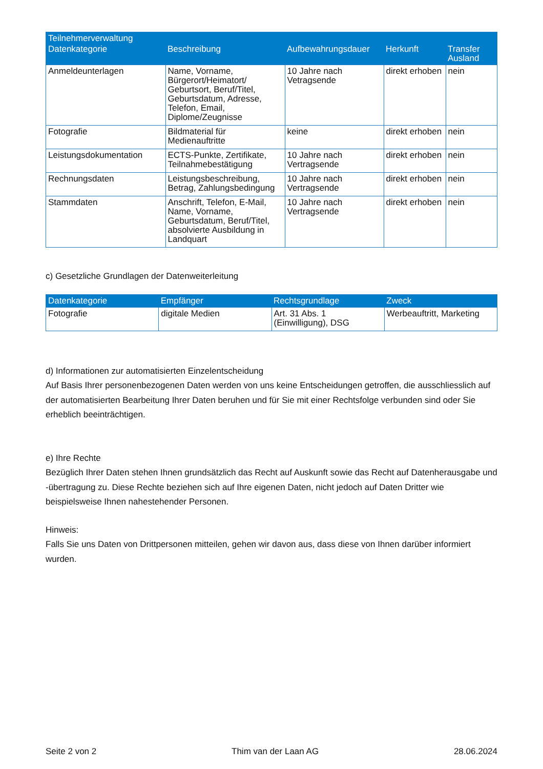| Teilnehmerverwaltung | | | | |
| --- | --- | --- | --- | --- |
| Datenkategorie | Beschreibung | Aufbewahrungsdauer | Herkunft | Transfer Ausland |
| Anmeldeunterlagen | Name, Vorname, Bürgerort/Heimatort/ Geburtsort, Beruf/Titel, Geburtsdatum, Adresse, Telefon, Email, Diplome/Zeugnisse | 10 Jahre nach Vetragsende | direkt erhoben | nein |
| Fotografie | Bildmaterial für Medienauftritte | keine | direkt erhoben | nein |
| Leistungsdokumentation | ECTS-Punkte, Zertifikate, Teilnahmebestätigung | 10 Jahre nach Vertragsende | direkt erhoben | nein |
| Rechnungsdaten | Leistungsbeschreibung, Betrag, Zahlungsbedingung | 10 Jahre nach Vertragsende | direkt erhoben | nein |
| Stammdaten | Anschrift, Telefon, E-Mail, Name, Vorname, Geburtsdatum, Beruf/Titel, absolvierte Ausbildung in Landquart | 10 Jahre nach Vertragsende | direkt erhoben | nein |
c) Gesetzliche Grundlagen der Datenweiterleitung
| Datenkategorie | Empfänger | Rechtsgrundlage | Zweck |
| --- | --- | --- | --- |
| Fotografie | digitale Medien | Art. 31 Abs. 1 (Einwilligung), DSG | Werbeauftritt, Marketing |
d) Informationen zur automatisierten Einzelentscheidung
Auf Basis Ihrer personenbezogenen Daten werden von uns keine Entscheidungen getroffen, die ausschliesslich auf der automatisierten Bearbeitung Ihrer Daten beruhen und für Sie mit einer Rechtsfolge verbunden sind oder Sie erheblich beeinträchtigen.
e) Ihre Rechte
Bezüglich Ihrer Daten stehen Ihnen grundsätzlich das Recht auf Auskunft sowie das Recht auf Datenherausgabe und -übertragung zu. Diese Rechte beziehen sich auf Ihre eigenen Daten, nicht jedoch auf Daten Dritter wie beispielsweise Ihnen nahestehender Personen.
Hinweis:
Falls Sie uns Daten von Drittpersonen mitteilen, gehen wir davon aus, dass diese von Ihnen darüber informiert wurden.
Seite 2 von 2 Thim van der Laan AG 28.06.2024